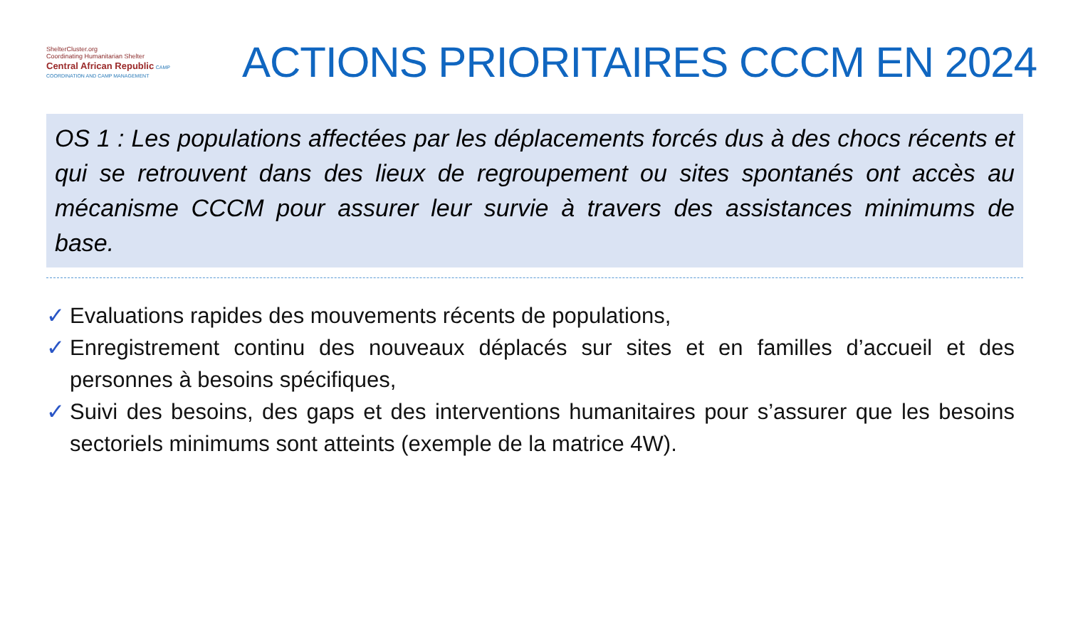ShelterCluster.org
Coordinating Humanitarian Shelter
Central African Republic CAMP COORDINATION AND CAMP MANAGEMENT
ACTIONS PRIORITAIRES CCCM EN 2024
OS 1 : Les populations affectées par les déplacements forcés dus à des chocs récents et qui se retrouvent dans des lieux de regroupement ou sites spontanés ont accès au mécanisme CCCM pour assurer leur survie à travers des assistances minimums de base.
✓ Evaluations rapides des mouvements récents de populations,
✓ Enregistrement continu des nouveaux déplacés sur sites et en familles d’accueil et des personnes à besoins spécifiques,
✓ Suivi des besoins, des gaps et des interventions humanitaires pour s’assurer que les besoins sectoriels minimums sont atteints (exemple de la matrice 4W).